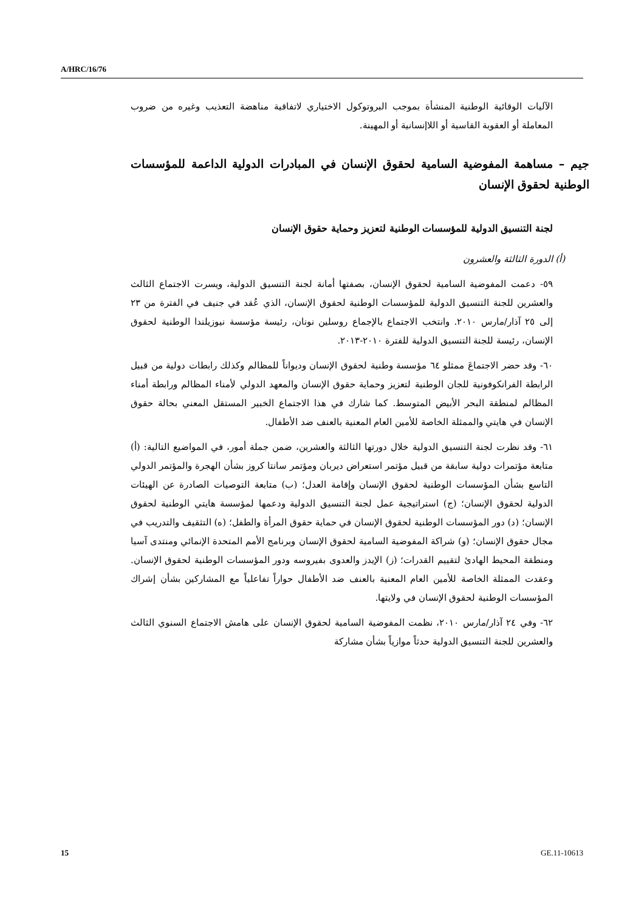A/HRC/16/76
الآليات الوقائية الوطنية المنشأة بموجب البروتوكول الاختياري لاتفاقية مناهضة التعذيب وغيره من ضروب المعاملة أو العقوبة القاسية أو اللاإنسانية أو المهينة.
جيم – مساهمة المفوضية السامية لحقوق الإنسان في المبادرات الدولية الداعمة للمؤسسات الوطنية لحقوق الإنسان
لجنة التنسيق الدولية للمؤسسات الوطنية لتعزيز وحماية حقوق الإنسان
(أ) الدورة الثالثة والعشرون
٥٩- دعمت المفوضية السامية لحقوق الإنسان، بصفتها أمانة لجنة التنسيق الدولية، ويسرت الاجتماع الثالث والعشرين للجنة التنسيق الدولية للمؤسسات الوطنية لحقوق الإنسان، الذي عُقد في جنيف في الفترة من ٢٣ إلى ٢٥ آذار/مارس ٢٠١٠. وانتخب الاجتماع بالإجماع روسلين نونان، رئيسة مؤسسة نيوزيلندا الوطنية لحقوق الإنسان، رئيسة للجنة التنسيق الدولية للفترة ٢٠١٠-٢٠١٣.
٦٠- وقد حضر الاجتماعَ ممثلو ٦٤ مؤسسة وطنية لحقوق الإنسان وديواناً للمظالم وكذلك رابطات دولية من قبيل الرابطة الفرانكوفونية للجان الوطنية لتعزيز وحماية حقوق الإنسان والمعهد الدولي لأمناء المظالم ورابطة أمناء المظالم لمنطقة البحر الأبيض المتوسط. كما شارك في هذا الاجتماع الخبير المستقل المعني بحالة حقوق الإنسان في هايتي والممثلة الخاصة للأمين العام المعنية بالعنف ضد الأطفال.
٦١- وقد نظرت لجنة التنسيق الدولية خلال دورتها الثالثة والعشرين، ضمن جملة أمور، في المواضيع التالية: (أ) متابعة مؤتمرات دولية سابقة من قبيل مؤتمر استعراض ديربان ومؤتمر سانتا كروز بشأن الهجرة والمؤتمر الدولي التاسع بشأن المؤسسات الوطنية لحقوق الإنسان وإقامة العدل؛ (ب) متابعة التوصيات الصادرة عن الهيئات الدولية لحقوق الإنسان؛ (ج) استراتيجية عمل لجنة التنسيق الدولية ودعمها لمؤسسة هايتي الوطنية لحقوق الإنسان؛ (د) دور المؤسسات الوطنية لحقوق الإنسان في حماية حقوق المرأة والطفل؛ (ه) التثقيف والتدريب في مجال حقوق الإنسان؛ (و) شراكة المفوضية السامية لحقوق الإنسان وبرنامج الأمم المتحدة الإنمائي ومنتدى آسيا ومنطقة المحيط الهادئ لتقييم القدرات؛ (ز) الإيدز والعدوى بفيروسه ودور المؤسسات الوطنية لحقوق الإنسان. وعقدت الممثلة الخاصة للأمين العام المعنية بالعنف ضد الأطفال حواراً تفاعلياً مع المشاركين بشأن إشراك المؤسسات الوطنية لحقوق الإنسان في ولايتها.
٦٢- وفي ٢٤ آذار/مارس ٢٠١٠، نظمت المفوضية السامية لحقوق الإنسان على هامش الاجتماع السنوي الثالث والعشرين للجنة التنسيق الدولية حدثاً موازياً بشأن مشاركة
15 GE.11-10613